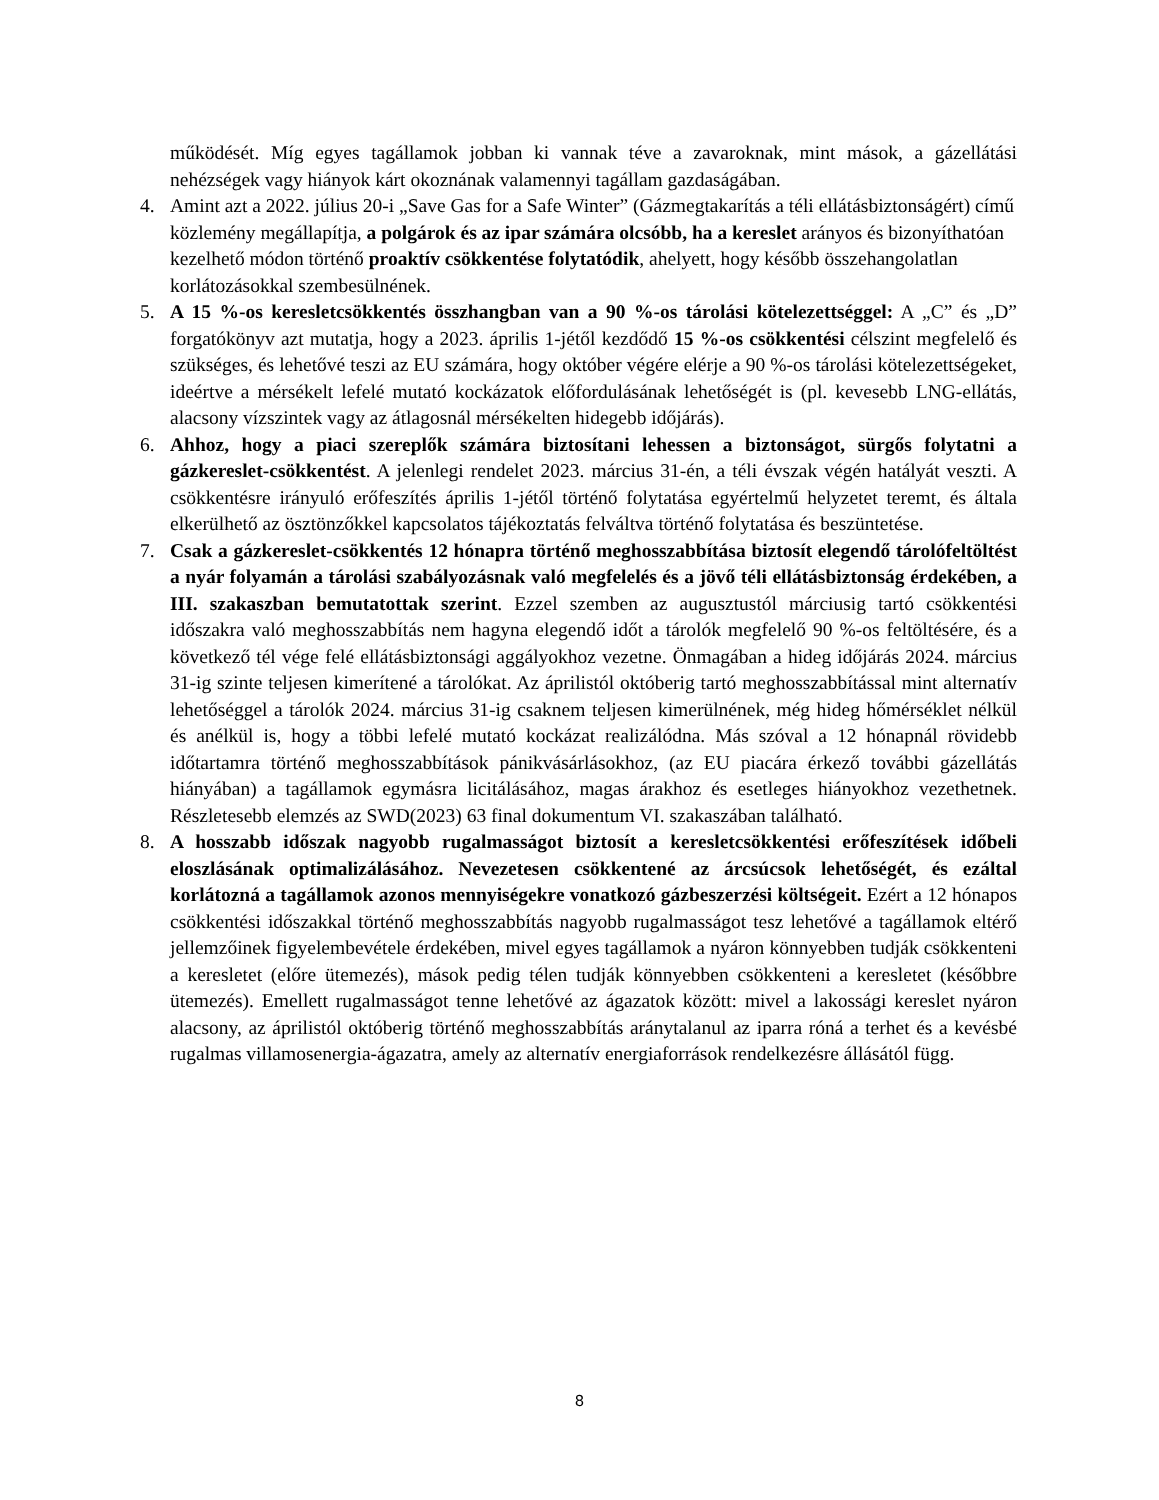működését. Míg egyes tagállamok jobban ki vannak téve a zavaroknak, mint mások, a gázellátási nehézségek vagy hiányok kárt okoznának valamennyi tagállam gazdaságában.
4. Amint azt a 2022. július 20-i „Save Gas for a Safe Winter” (Gázmegtakarítás a téli ellátásbiztonságért) című közlemény megállapítja, a polgárok és az ipar számára olcsóbb, ha a kereslet arányos és bizonyíthatóan kezelhető módon történő proaktív csökkentése folytatódik, ahelyett, hogy később összehangolatlan korlátozásokkal szembesülnének.
5. A 15 %-os keresletcsökkentés összhangban van a 90 %-os tárolási kötelezettséggel: A „C” és „D” forgatókönyv azt mutatja, hogy a 2023. április 1-jétől kezdődő 15 %-os csökkentési célszint megfelelő és szükséges, és lehetővé teszi az EU számára, hogy október végére elérje a 90 %-os tárolási kötelezettségeket, ideértve a mérsékelt lefelé mutató kockázatok előfordulásának lehetőségét is (pl. kevesebb LNG-ellátás, alacsony vízszintek vagy az átlagosnál mérsékelten hidegebb időjárás).
6. Ahhoz, hogy a piaci szereplők számára biztosítani lehessen a biztonságot, sürgős folytatni a gázkereslet-csökkentést. A jelenlegi rendelet 2023. március 31-én, a téli évszak végén hatályát veszti. A csökkentésre irányuló erőfeszítés április 1-jétől történő folytatása egyértelmű helyzetet teremt, és általa elkerülhető az ösztönzőkkel kapcsolatos tájékoztatás felváltva történő folytatása és beszüntetése.
7. Csak a gázkereslet-csökkentés 12 hónapra történő meghosszabbítása biztosít elegendő tárolófeltöltést a nyár folyamán a tárolási szabályozásnak való megfelelés és a jövő téli ellátásbiztonság érdekében, a III. szakaszban bemutatottak szerint. Ezzel szemben az augusztustól márciusig tartó csökkentési időszakra való meghosszabbítás nem hagyna elegendő időt a tárolók megfelelő 90 %-os feltöltésére, és a következő tél vége felé ellátásbiztonsági aggályokhoz vezetne. Önmagában a hideg időjárás 2024. március 31-ig szinte teljesen kimerítené a tárolókat. Az áprilistól októberig tartó meghosszabbítással mint alternatív lehetőséggel a tárolók 2024. március 31-ig csaknem teljesen kimerülnének, még hideg hőmérséklet nélkül és anélkül is, hogy a többi lefelé mutató kockázat realizálódna. Más szóval a 12 hónapnál rövidebb időtartamra történő meghosszabbítások pánikvásárlásokhoz, (az EU piacára érkező további gázellátás hiányában) a tagállamok egymásra licitálásához, magas árakhoz és esetleges hiányokhoz vezethetnek. Részletesebb elemzés az SWD(2023) 63 final dokumentum VI. szakaszában található.
8. A hosszabb időszak nagyobb rugalmasságot biztosít a keresletcsökkentési erőfeszítések időbeli eloszlásának optimalizálásához. Nevezetesen csökkentené az árcsúcsok lehetőségét, és ezáltal korlátozná a tagállamok azonos mennyiségekre vonatkozó gázbeszerzési költségeit. Ezért a 12 hónapos csökkentési időszakkal történő meghosszabbítás nagyobb rugalmasságot tesz lehetővé a tagállamok eltérő jellemzőinek figyelembevétele érdekében, mivel egyes tagállamok a nyáron könnyebben tudják csökkenteni a keresletet (előre ütemezés), mások pedig télen tudják könnyebben csökkenteni a keresletet (későbbre ütemezés). Emellett rugalmasságot tenne lehetővé az ágazatok között: mivel a lakossági kereslet nyáron alacsony, az áprilistól októberig történő meghosszabbítás aránytalanul az iparra róná a terhet és a kevésbé rugalmas villamosenergia-ágazatra, amely az alternatív energiaforrások rendelkezésre állásától függ.
8